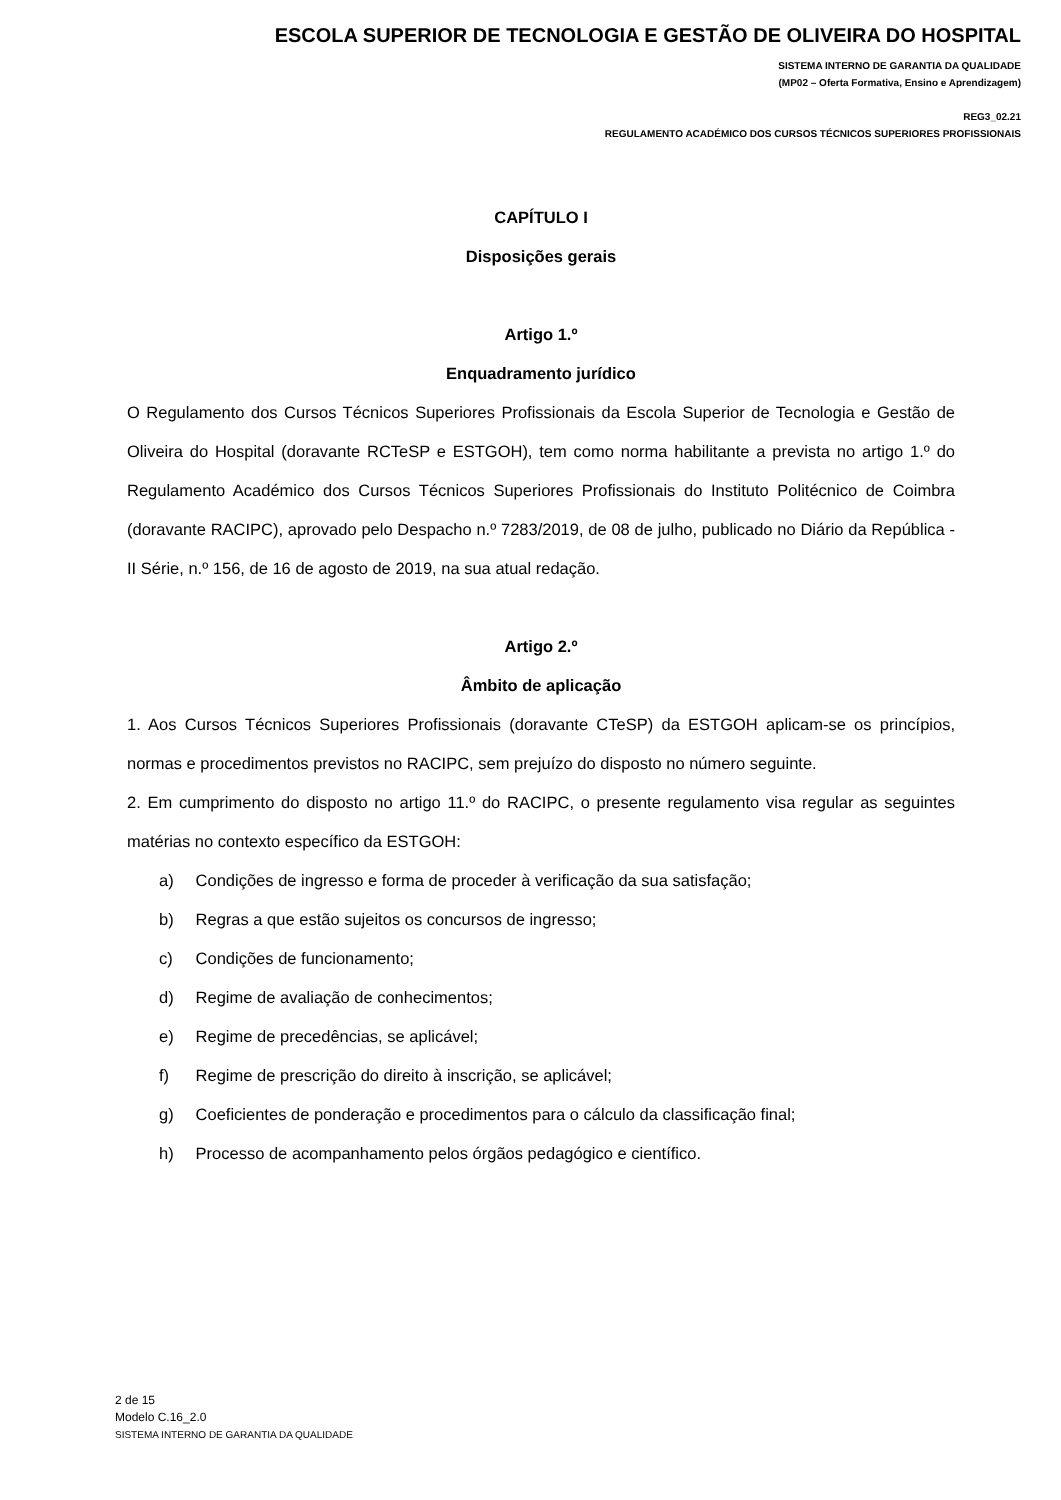ESCOLA SUPERIOR DE TECNOLOGIA E GESTÃO DE OLIVEIRA DO HOSPITAL
SISTEMA INTERNO DE GARANTIA DA QUALIDADE
(MP02 – Oferta Formativa, Ensino e Aprendizagem)
REG3_02.21
REGULAMENTO ACADÉMICO DOS CURSOS TÉCNICOS SUPERIORES PROFISSIONAIS
CAPÍTULO I
Disposições gerais
Artigo 1.º
Enquadramento jurídico
O Regulamento dos Cursos Técnicos Superiores Profissionais da Escola Superior de Tecnologia e Gestão de Oliveira do Hospital (doravante RCTeSP e ESTGOH), tem como norma habilitante a prevista no artigo 1.º do Regulamento Académico dos Cursos Técnicos Superiores Profissionais do Instituto Politécnico de Coimbra (doravante RACIPC), aprovado pelo Despacho n.º 7283/2019, de 08 de julho, publicado no Diário da República - II Série, n.º 156, de 16 de agosto de 2019, na sua atual redação.
Artigo 2.º
Âmbito de aplicação
1. Aos Cursos Técnicos Superiores Profissionais (doravante CTeSP) da ESTGOH aplicam-se os princípios, normas e procedimentos previstos no RACIPC, sem prejuízo do disposto no número seguinte.
2. Em cumprimento do disposto no artigo 11.º do RACIPC, o presente regulamento visa regular as seguintes matérias no contexto específico da ESTGOH:
a) Condições de ingresso e forma de proceder à verificação da sua satisfação;
b) Regras a que estão sujeitos os concursos de ingresso;
c) Condições de funcionamento;
d) Regime de avaliação de conhecimentos;
e) Regime de precedências, se aplicável;
f) Regime de prescrição do direito à inscrição, se aplicável;
g) Coeficientes de ponderação e procedimentos para o cálculo da classificação final;
h) Processo de acompanhamento pelos órgãos pedagógico e científico.
2 de 15
Modelo C.16_2.0
SISTEMA INTERNO DE GARANTIA DA QUALIDADE